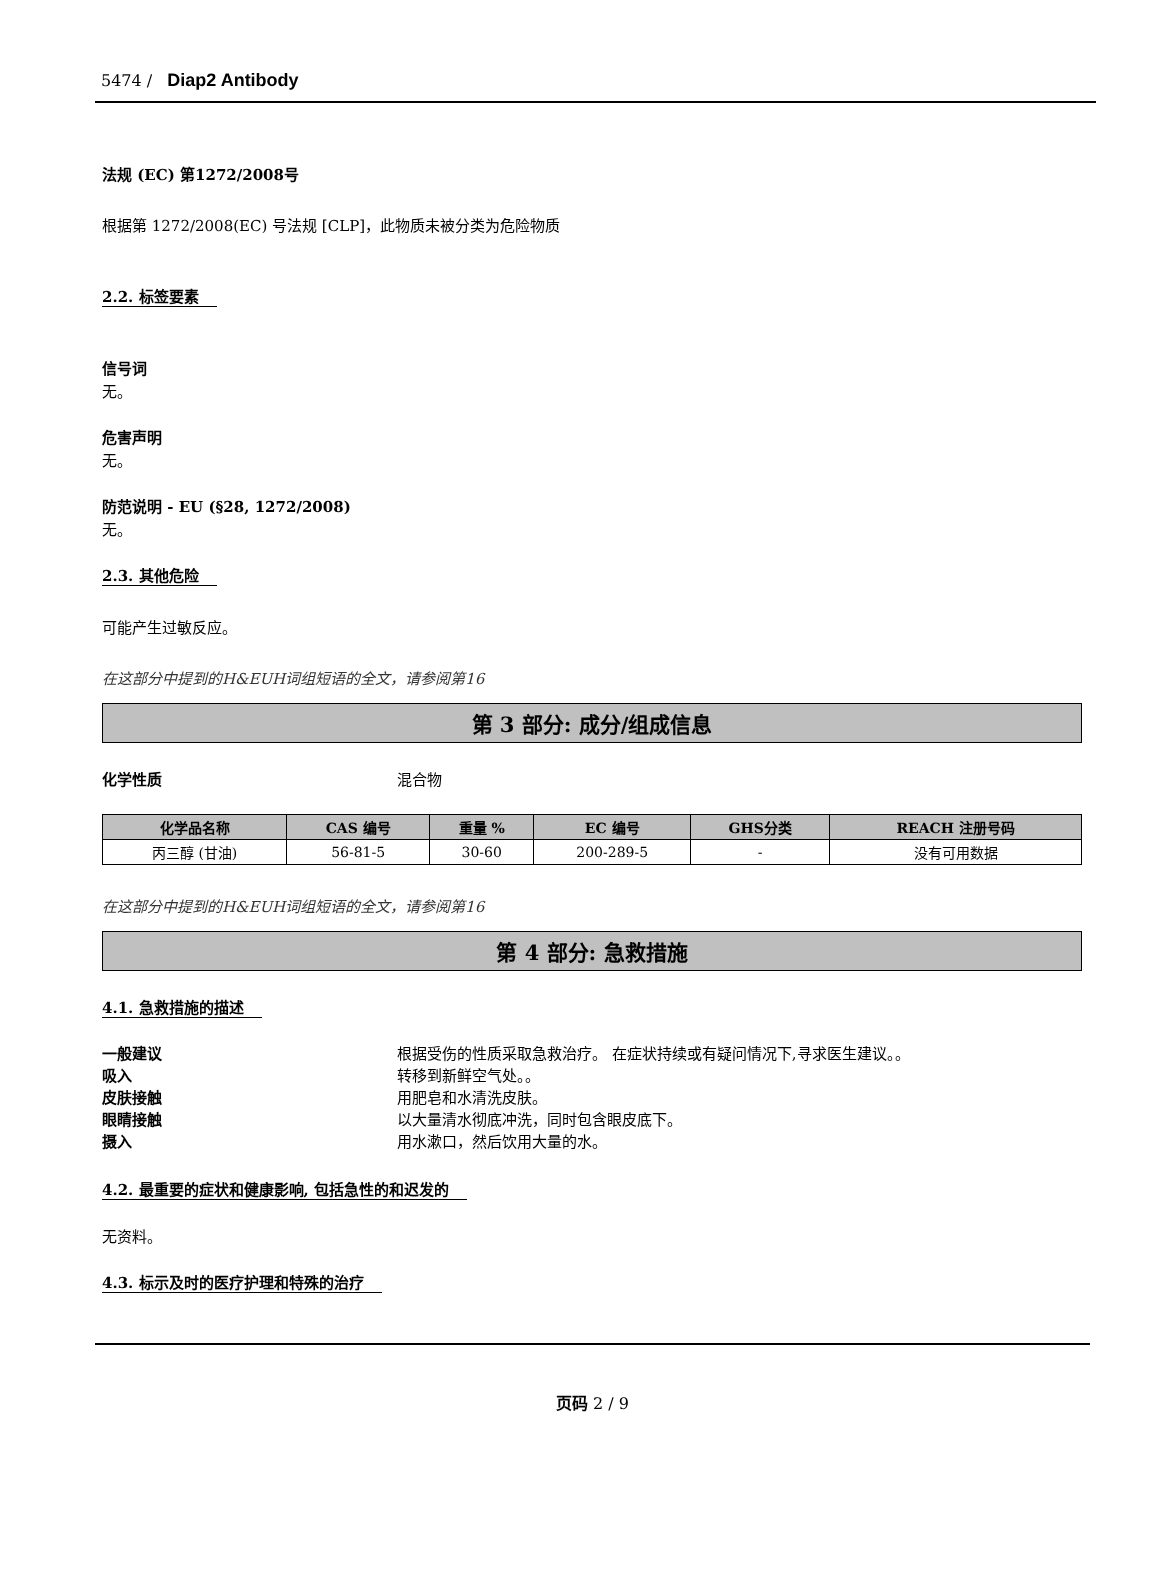5474 / Diap2 Antibody
法规 (EC) 第1272/2008号
根据第 1272/2008(EC) 号法规 [CLP]，此物质未被分类为危险物质
2.2. 标签要素
信号词
无。
危害声明
无。
防范说明 - EU (§28, 1272/2008)
无。
2.3. 其他危险
可能产生过敏反应。
在这部分中提到的H&EUH词组短语的全文，请参阅第16
第 3 部分: 成分/组成信息
化学性质 混合物
| 化学品名称 | CAS 编号 | 重量 % | EC 编号 | GHS分类 | REACH 注册号码 |
| --- | --- | --- | --- | --- | --- |
| 丙三醇 (甘油) | 56-81-5 | 30-60 | 200-289-5 | - | 没有可用数据 |
在这部分中提到的H&EUH词组短语的全文，请参阅第16
第 4 部分: 急救措施
4.1. 急救措施的描述
一般建议 根据受伤的性质采取急救治疗。 在症状持续或有疑问情况下,寻求医生建议。。
吸入 转移到新鲜空气处。。
皮肤接触 用肥皂和水清洗皮肤。
眼睛接触 以大量清水彻底冲洗，同时包含眼皮底下。
摄入 用水漱口，然后饮用大量的水。
4.2. 最重要的症状和健康影响, 包括急性的和迟发的
无资料。
4.3. 标示及时的医疗护理和特殊的治疗
页码 2 / 9